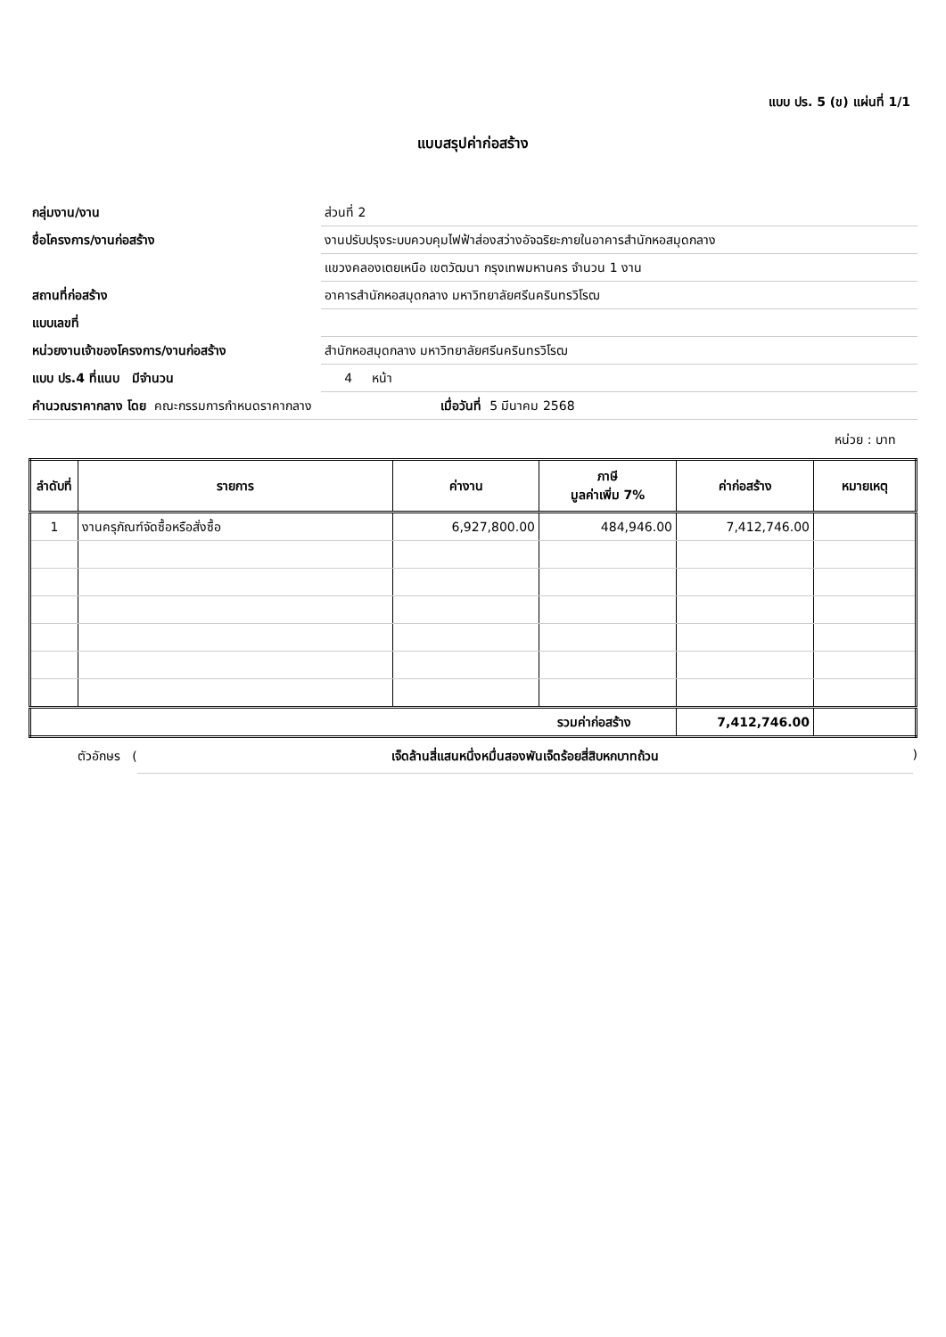แบบ ปร. 5 (ข) แผ่นที่ 1/1
แบบสรุปค่าก่อสร้าง
| กลุ่มงาน/งาน | ส่วนที่ 2 |
| ชื่อโครงการ/งานก่อสร้าง | งานปรับปรุงระบบควบคุมไฟฟ้าส่องสว่างอัจฉริยะภายในอาคารสำนักหอสมุดกลาง |
| | แขวงคลองเตยเหนือ เขตวัฒนา กรุงเทพมหานคร จำนวน 1 งาน |
| สถานที่ก่อสร้าง | อาคารสำนักหอสมุดกลาง มหาวิทยาลัยศรีนครินทรวิโรฒ |
| แบบเลขที่ | |
| หน่วยงานเจ้าของโครงการ/งานก่อสร้าง | สำนักหอสมุดกลาง มหาวิทยาลัยศรีนครินทรวิโรฒ |
| แบบ ปร.4 ที่แนบ มีจำนวน | 4 หน้า |
| คำนวณราคากลาง โดย คณะกรรมการกำหนดราคากลาง เมื่อวันที่ 5 มีนาคม 2568 | |
หน่วย : บาท
| ลำดับที่ | รายการ | ค่างาน | ภาษี มูลค่าเพิ่ม 7% | ค่าก่อสร้าง | หมายเหตุ |
| --- | --- | --- | --- | --- | --- |
| 1 | งานครุภัณฑ์จัดซื้อหรือสั่งซื้อ | 6,927,800.00 | 484,946.00 | 7,412,746.00 | |
| รวมค่าก่อสร้าง | | | | 7,412,746.00 | |
ตัวอักษร (เจ็ดล้านสี่แสนหนึ่งหมื่นสองพันเจ็ดร้อยสี่สิบหกบาทถ้วน)